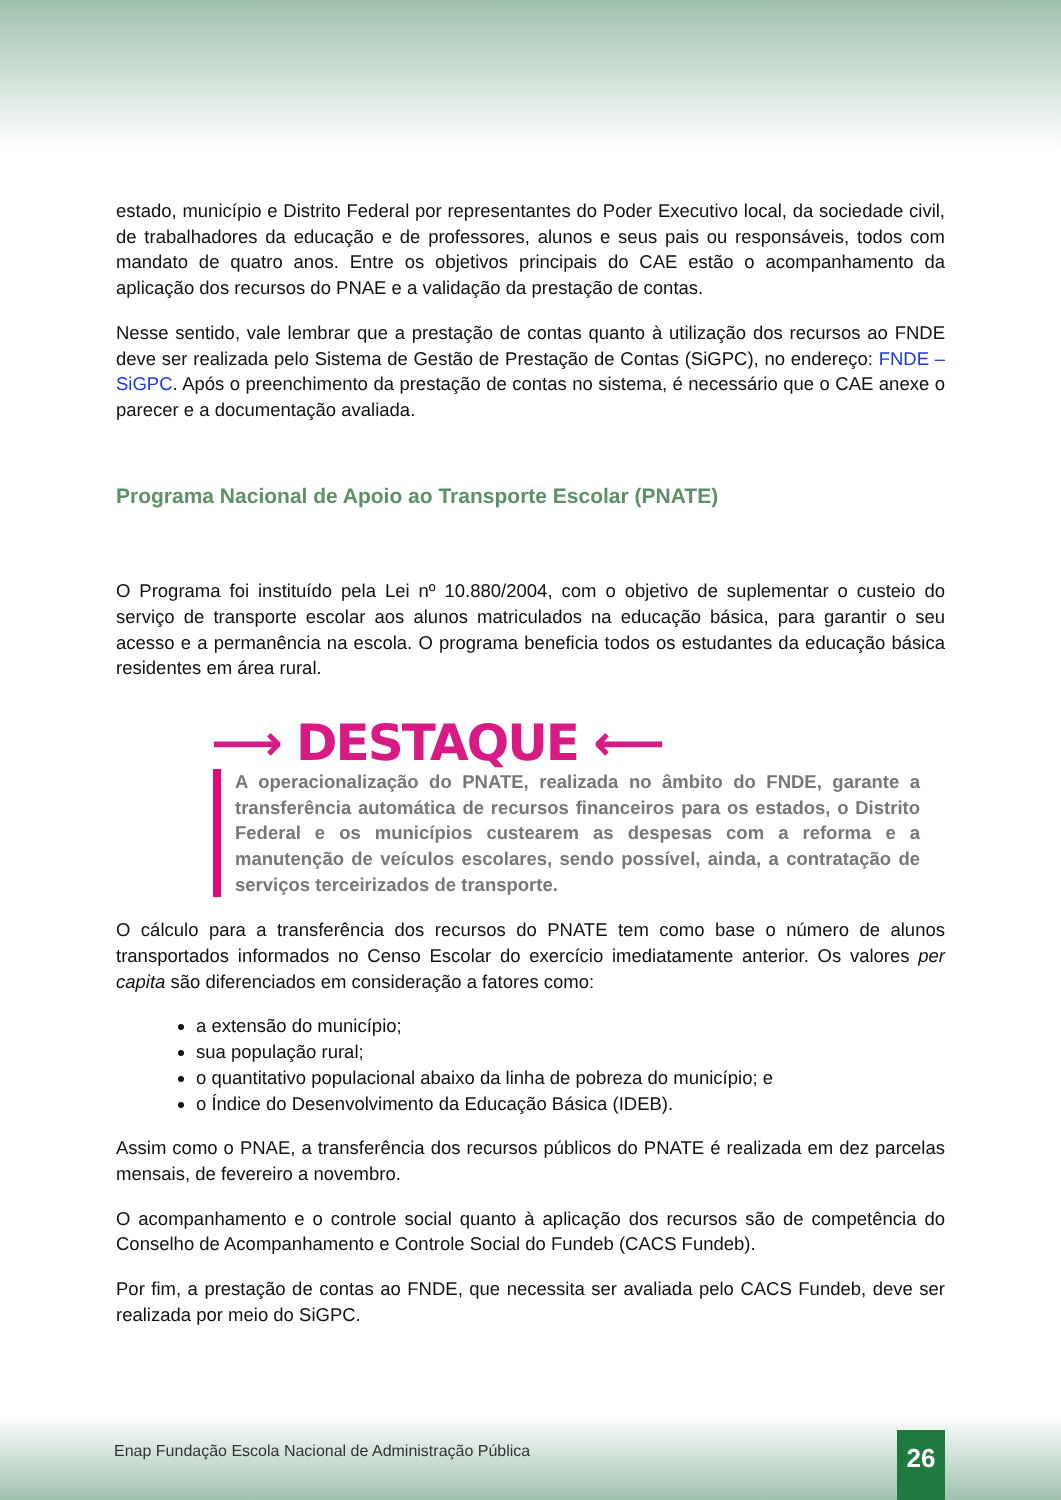estado, município e Distrito Federal por representantes do Poder Executivo local, da sociedade civil, de trabalhadores da educação e de professores, alunos e seus pais ou responsáveis, todos com mandato de quatro anos. Entre os objetivos principais do CAE estão o acompanhamento da aplicação dos recursos do PNAE e a validação da prestação de contas.
Nesse sentido, vale lembrar que a prestação de contas quanto à utilização dos recursos ao FNDE deve ser realizada pelo Sistema de Gestão de Prestação de Contas (SiGPC), no endereço: FNDE – SiGPC. Após o preenchimento da prestação de contas no sistema, é necessário que o CAE anexe o parecer e a documentação avaliada.
Programa Nacional de Apoio ao Transporte Escolar (PNATE)
O Programa foi instituído pela Lei nº 10.880/2004, com o objetivo de suplementar o custeio do serviço de transporte escolar aos alunos matriculados na educação básica, para garantir o seu acesso e a permanência na escola. O programa beneficia todos os estudantes da educação básica residentes em área rural.
⟶ DESTAQUE ⟵
A operacionalização do PNATE, realizada no âmbito do FNDE, garante a transferência automática de recursos financeiros para os estados, o Distrito Federal e os municípios custearem as despesas com a reforma e a manutenção de veículos escolares, sendo possível, ainda, a contratação de serviços terceirizados de transporte.
O cálculo para a transferência dos recursos do PNATE tem como base o número de alunos transportados informados no Censo Escolar do exercício imediatamente anterior. Os valores per capita são diferenciados em consideração a fatores como:
a extensão do município;
sua população rural;
o quantitativo populacional abaixo da linha de pobreza do município; e
o Índice do Desenvolvimento da Educação Básica (IDEB).
Assim como o PNAE, a transferência dos recursos públicos do PNATE é realizada em dez parcelas mensais, de fevereiro a novembro.
O acompanhamento e o controle social quanto à aplicação dos recursos são de competência do Conselho de Acompanhamento e Controle Social do Fundeb (CACS Fundeb).
Por fim, a prestação de contas ao FNDE, que necessita ser avaliada pelo CACS Fundeb, deve ser realizada por meio do SiGPC.
Enap Fundação Escola Nacional de Administração Pública
26